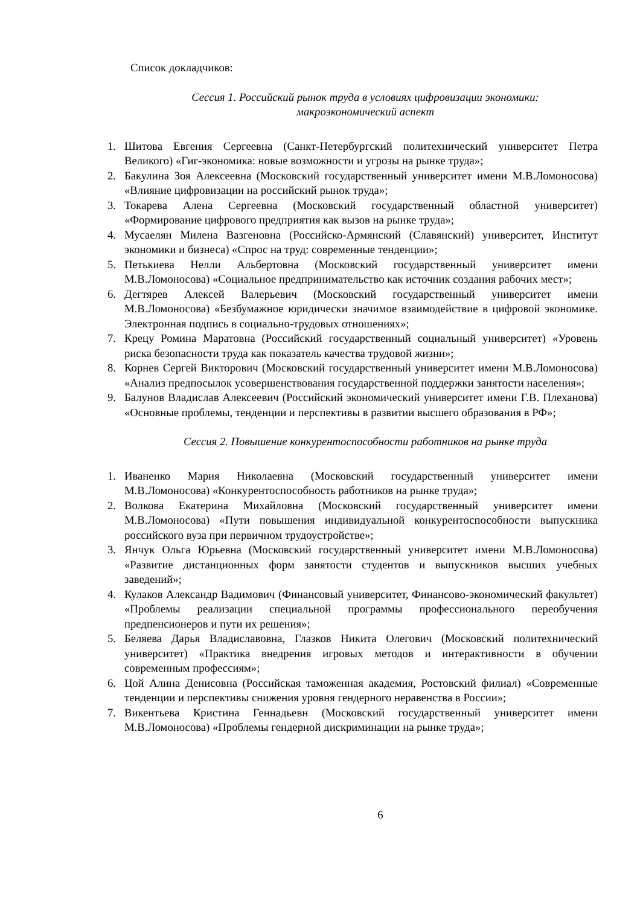Список докладчиков:
Сессия 1. Российский рынок труда в условиях цифровизации экономики:
макроэкономический аспект
1. Шитова Евгения Сергеевна (Санкт-Петербургский политехнический университет Петра Великого) «Гиг-экономика: новые возможности и угрозы на рынке труда»;
2. Бакулина Зоя Алексеевна (Московский государственный университет имени М.В.Ломоносова) «Влияние цифровизации на российский рынок труда»;
3. Токарева Алена Сергеевна (Московский государственный областной университет) «Формирование цифрового предприятия как вызов на рынке труда»;
4. Мусаелян Милена Вазгеновна (Российско-Армянский (Славянский) университет, Институт экономики и бизнеса) «Спрос на труд: современные тенденции»;
5. Петькиева Нелли Альбертовна (Московский государственный университет имени М.В.Ломоносова) «Социальное предпринимательство как источник создания рабочих мест»;
6. Дегтярев Алексей Валерьевич (Московский государственный университет имени М.В.Ломоносова) «Безбумажное юридически значимое взаимодействие в цифровой экономике. Электронная подпись в социально-трудовых отношениях»;
7. Крецу Ромина Маратовна (Российский государственный социальный университет) «Уровень риска безопасности труда как показатель качества трудовой жизни»;
8. Корнев Сергей Викторович (Московский государственный университет имени М.В.Ломоносова) «Анализ предпосылок усовершенствования государственной поддержки занятости населения»;
9. Балунов Владислав Алексеевич (Российский экономический университет имени Г.В. Плеханова) «Основные проблемы, тенденции и перспективы в развитии высшего образования в РФ»;
Сессия 2. Повышение конкурентоспособности работников на рынке труда
1. Иваненко Мария Николаевна (Московский государственный университет имени М.В.Ломоносова) «Конкурентоспособность работников на рынке труда»;
2. Волкова Екатерина Михайловна (Московский государственный университет имени М.В.Ломоносова) «Пути повышения индивидуальной конкурентоспособности выпускника российского вуза при первичном трудоустройстве»;
3. Янчук Ольга Юрьевна (Московский государственный университет имени М.В.Ломоносова) «Развитие дистанционных форм занятости студентов и выпускников высших учебных заведений»;
4. Кулаков Александр Вадимович (Финансовый университет, Финансово-экономический факультет) «Проблемы реализации специальной программы профессионального переобучения предпенсионеров и пути их решения»;
5. Беляева Дарья Владиславовна, Глазков Никита Олегович (Московский политехнический университет) «Практика внедрения игровых методов и интерактивности в обучении современным профессиям»;
6. Цой Алина Денисовна (Российская таможенная академия, Ростовский филиал) «Современные тенденции и перспективы снижения уровня гендерного неравенства в России»;
7. Викентьева Кристина Геннадьевн (Московский государственный университет имени М.В.Ломоносова) «Проблемы гендерной дискриминации на рынке труда»;
6